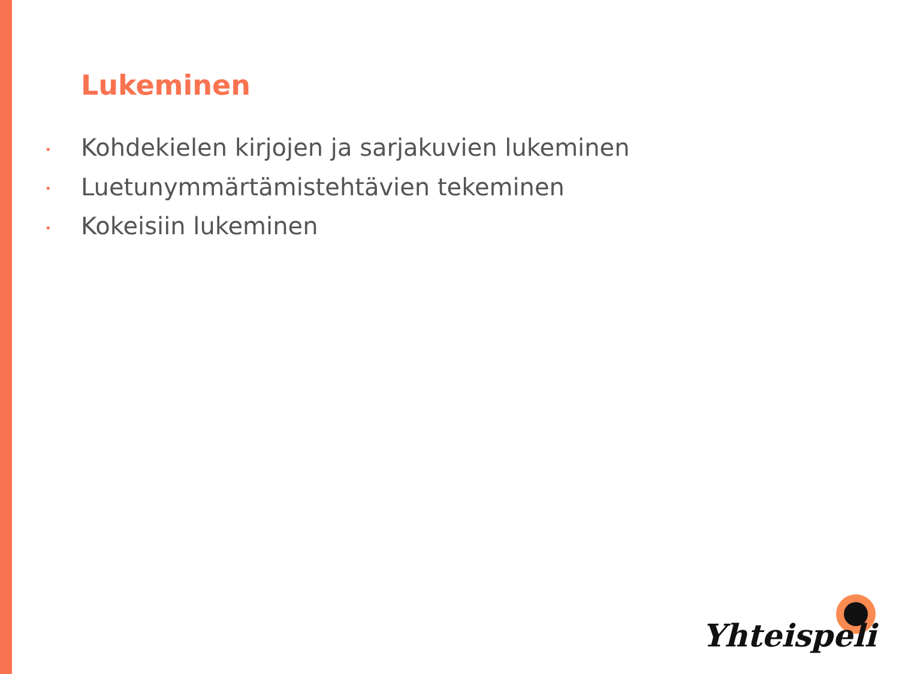Lukeminen
• Kohdekielen kirjojen ja sarjakuvien lukeminen
• Luetunymmärtämistehtävien tekeminen
• Kokeisiin lukeminen
Yhteispeli